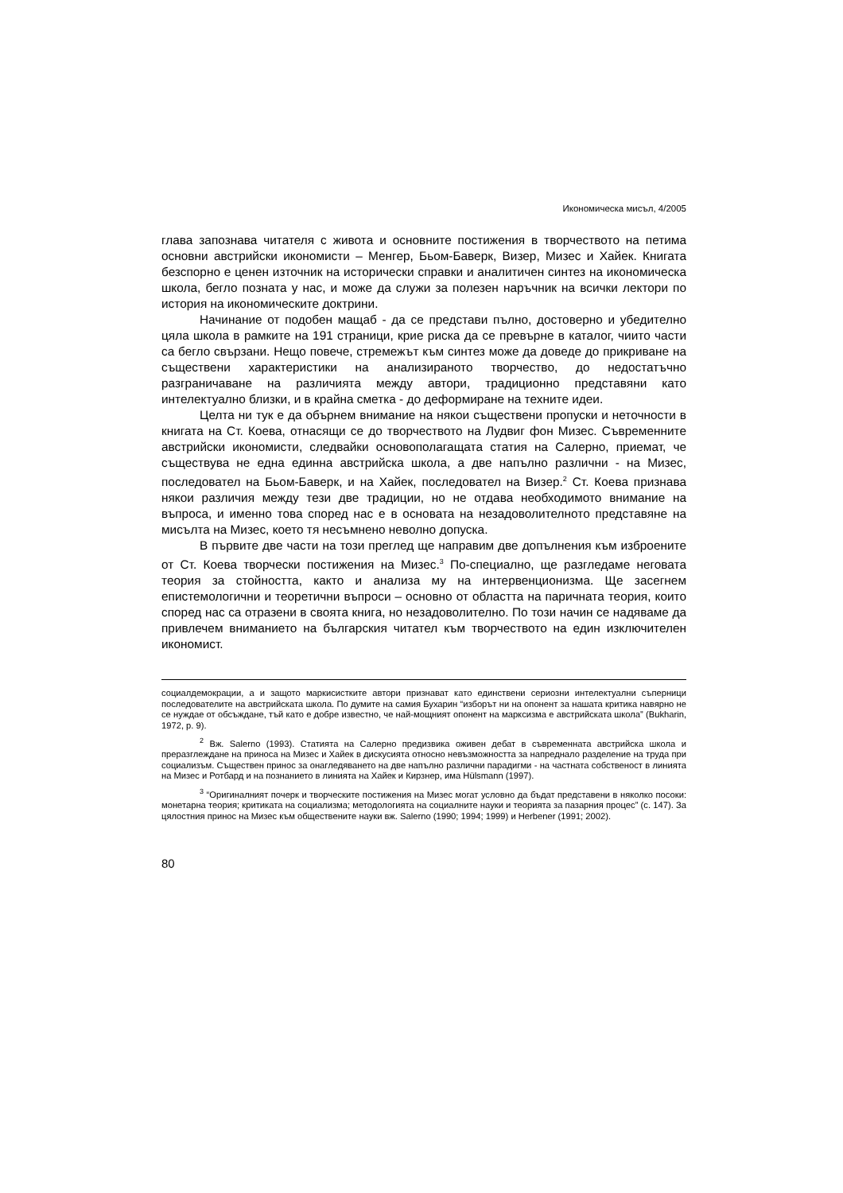Икономическа мисъл, 4/2005
глава запознава читателя с живота и основните постижения в творчеството на петима основни австрийски икономисти – Менгер, Бьом-Баверк, Визер, Мизес и Хайек. Книгата безспорно е ценен източник на исторически справки и аналитичен синтез на икономическа школа, бегло позната у нас, и може да служи за полезен наръчник на всички лектори по история на икономическите доктрини.
Начинание от подобен мащаб - да се представи пълно, достоверно и убедително цяла школа в рамките на 191 страници, крие риска да се превърне в каталог, чиито части са бегло свързани. Нещо повече, стремежът към синтез може да доведе до прикриване на съществени характеристики на анализираното творчество, до недостатъчно разграничаване на различията между автори, традиционно представяни като интелектуално близки, и в крайна сметка - до деформиране на техните идеи.
Целта ни тук е да обърнем внимание на някои съществени пропуски и неточности в книгата на Ст. Коева, отнасящи се до творчеството на Лудвиг фон Мизес. Съвременните австрийски икономисти, следвайки основополагащата статия на Салерно, приемат, че съществува не една единна австрийска школа, а две напълно различни - на Мизес, последовател на Бьом-Баверк, и на Хайек, последовател на Визер.<sup>2</sup> Ст. Коева признава някои различия между тези две традиции, но не отдава необходимото внимание на въпроса, и именно това според нас е в основата на незадоволителното представяне на мисълта на Мизес, което тя несъмнено неволно допуска.
В първите две части на този преглед ще направим две допълнения към изброените от Ст. Коева творчески постижения на Мизес.<sup>3</sup> По-специално, ще разгледаме неговата теория за стойността, както и анализа му на интервенционизма. Ще засегнем епистемологични и теоретични въпроси – основно от областта на паричната теория, които според нас са отразени в своята книга, но незадоволително. По този начин се надяваме да привлечем вниманието на българския читател към творчеството на един изключителен икономист.
социалдемокрации, а и защото маркисистките автори признават като единствени сериозни интелектуални съперници последователите на австрийската школа. По думите на самия Бухарин “изборът ни на опонент за нашата критика навярно не се нуждае от обсъждане, тъй като е добре известно, че най-мощният опонент на марксизма е австрийската школа” (Bukharin, 1972, p. 9).
<sup>2</sup> Вж. Salerno (1993). Статията на Салерно предизвика оживен дебат в съвременната австрийска школа и преразглеждане на приноса на Мизес и Хайек в дискусията относно невъзможността за напреднало разделение на труда при социализъм. Съществен принос за онагледяването на две напълно различни парадигми - на частната собственост в линията на Мизес и Ротбард и на познанието в линията на Хайек и Кирзнер, има Hülsmann (1997).
<sup>3</sup> “Оригиналният почерк и творческите постижения на Мизес могат условно да бъдат представени в няколко посоки: монетарна теория; критиката на социализма; методологията на социалните науки и теорията за пазарния процес” (с. 147). За цялостния принос на Мизес към обществените науки вж. Salerno (1990; 1994; 1999) и Herbener (1991; 2002).
80